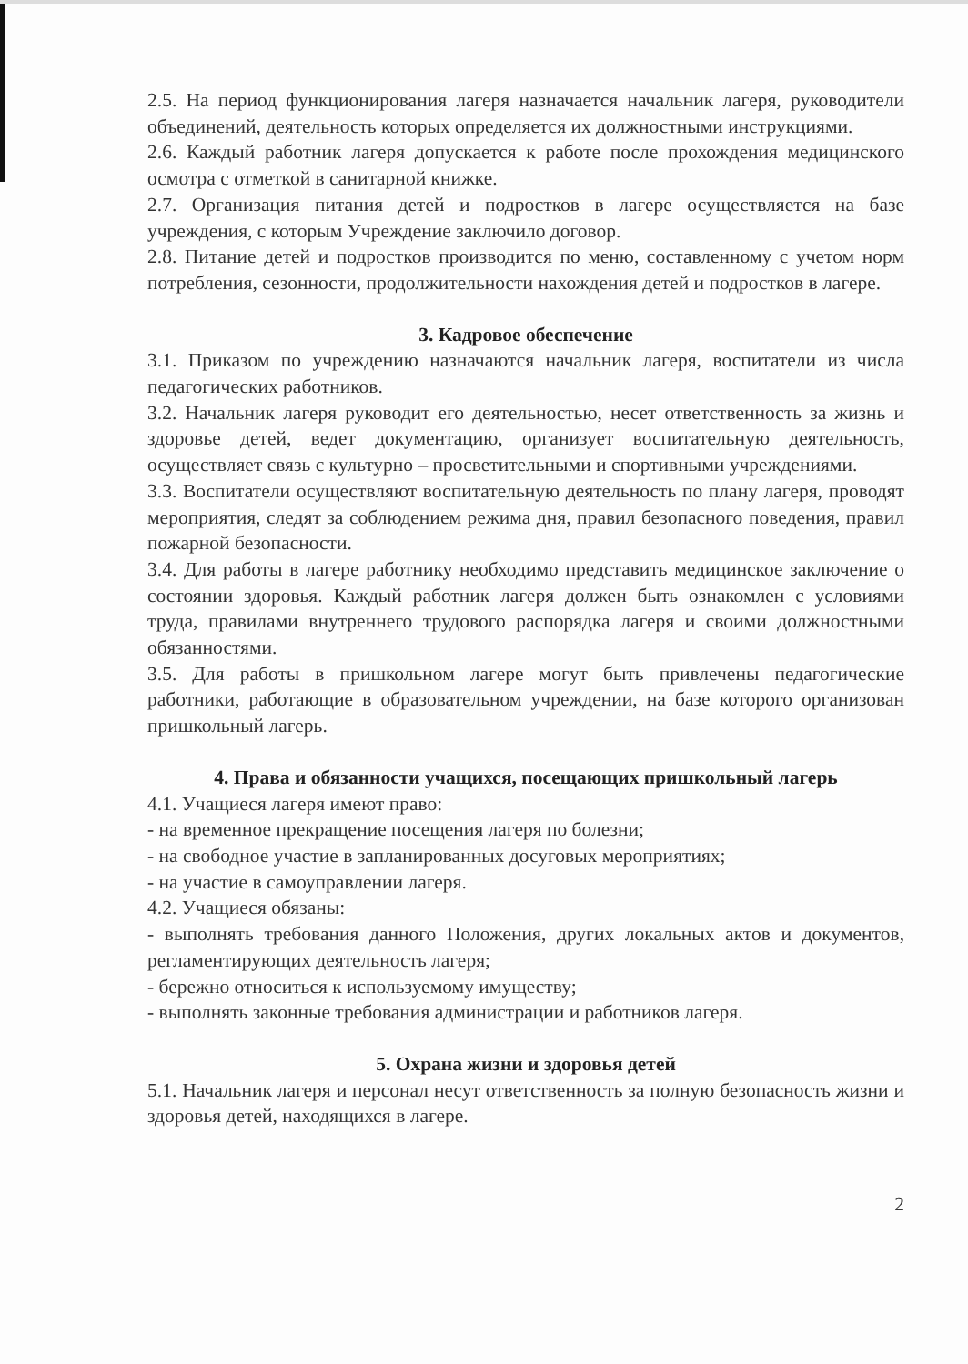2.5. На период функционирования лагеря назначается начальник лагеря, руководители объединений, деятельность которых определяется их должностными инструкциями.
2.6. Каждый работник лагеря допускается к работе после прохождения медицинского осмотра с отметкой в санитарной книжке.
2.7. Организация питания детей и подростков в лагере осуществляется на базе учреждения, с которым Учреждение заключило договор.
2.8. Питание детей и подростков производится по меню, составленному с учетом норм потребления, сезонности, продолжительности нахождения детей и подростков в лагере.
3. Кадровое обеспечение
3.1. Приказом по учреждению назначаются начальник лагеря, воспитатели из числа педагогических работников.
3.2. Начальник лагеря руководит его деятельностью, несет ответственность за жизнь и здоровье детей, ведет документацию, организует воспитательную деятельность, осуществляет связь с культурно – просветительными и спортивными учреждениями.
3.3. Воспитатели осуществляют воспитательную деятельность по плану лагеря, проводят мероприятия, следят за соблюдением режима дня, правил безопасного поведения, правил пожарной безопасности.
3.4. Для работы в лагере работнику необходимо представить медицинское заключение о состоянии здоровья. Каждый работник лагеря должен быть ознакомлен с условиями труда, правилами внутреннего трудового распорядка лагеря и своими должностными обязанностями.
3.5. Для работы в пришкольном лагере могут быть привлечены педагогические работники, работающие в образовательном учреждении, на базе которого организован пришкольный лагерь.
4. Права и обязанности учащихся, посещающих пришкольный лагерь
4.1. Учащиеся лагеря имеют право:
- на временное прекращение посещения лагеря по болезни;
- на свободное участие в запланированных досуговых мероприятиях;
- на участие в самоуправлении лагеря.
4.2. Учащиеся обязаны:
- выполнять требования данного Положения, других локальных актов и документов, регламентирующих деятельность лагеря;
- бережно относиться к используемому имуществу;
- выполнять законные требования администрации и работников лагеря.
5. Охрана жизни и здоровья детей
5.1. Начальник лагеря и персонал несут ответственность за полную безопасность жизни и здоровья детей, находящихся в лагере.
2